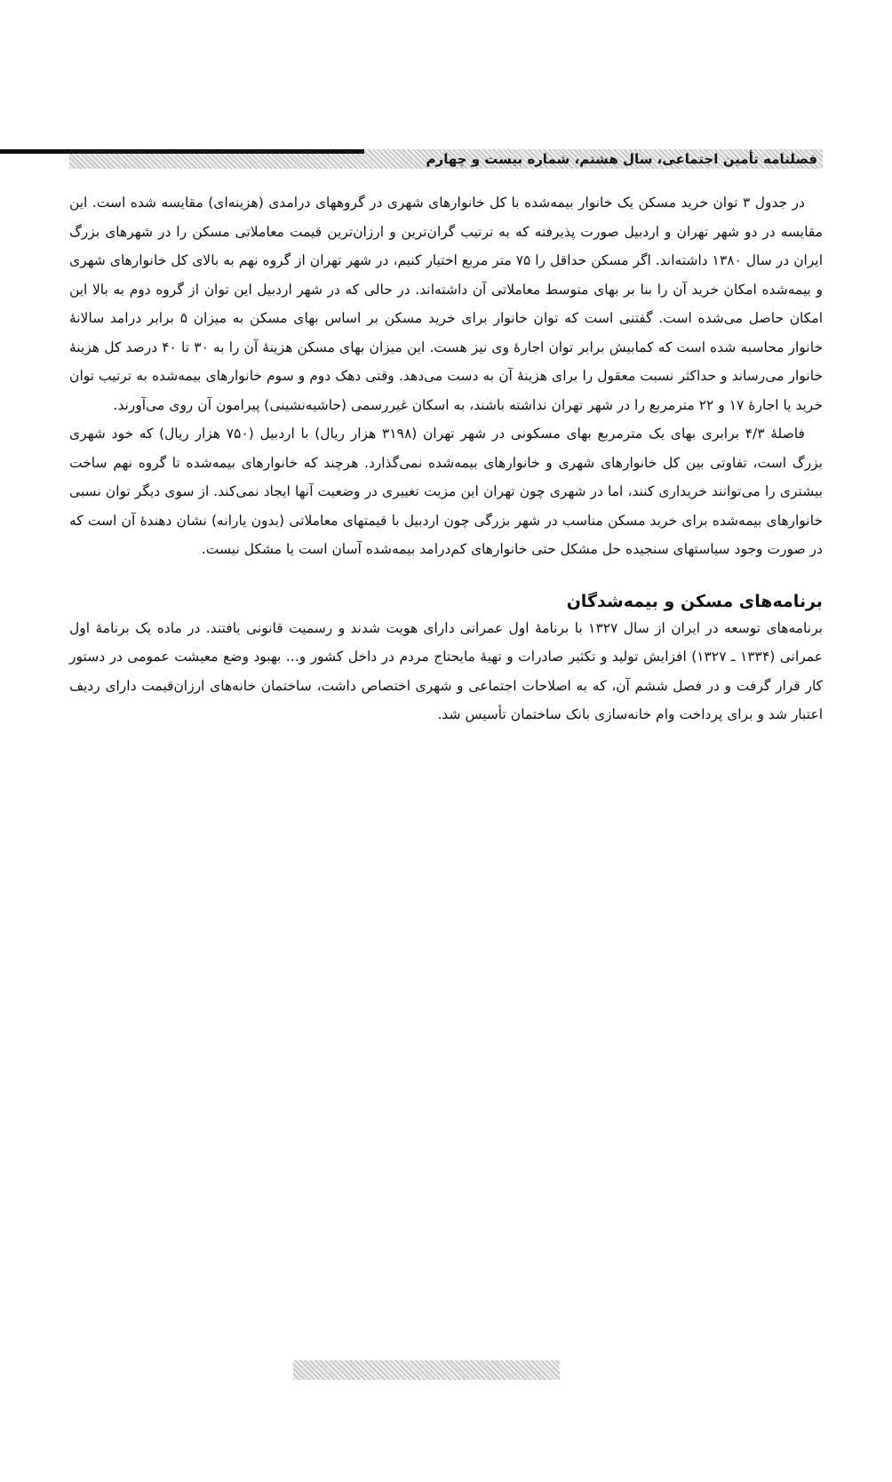فصلنامه تأمین اجتماعی، سال هشتم، شماره بیست و چهارم
در جدول ۳ توان خرید مسکن یک خانوار بیمه‌شده با کل خانوارهای شهری در گروههای درامدی (هزینه‌ای) مقایسه شده است. این مقایسه در دو شهر تهران و اردبیل صورت پذیرفته که به ترتیب گران‌ترین و ارزان‌ترین قیمت معاملاتی مسکن را در شهرهای بزرگ ایران در سال ۱۳۸۰ داشته‌اند. اگر مسکن حداقل را ۷۵ متر مربع اختیار کنیم، در شهر تهران از گروه نهم به بالای کل خانوارهای شهری و بیمه‌شده امکان خرید آن را بنا بر بهای متوسط معاملاتی آن داشته‌اند. در حالی که در شهر اردبیل این توان از گروه دوم به بالا این امکان حاصل می‌شده است. گفتنی است که توان خانوار برای خرید مسکن بر اساس بهای مسکن به میزان ۵ برابر درامد سالانهٔ خانوار محاسبه شده است که کمابیش برابر توان اجارهٔ وی نیز هست. این میزان بهای مسکن هزینهٔ آن را به ۳۰ تا ۴۰ درصد کل هزینهٔ خانوار می‌رساند و حداکثر نسبت معقول را برای هزینهٔ آن به دست می‌دهد. وقتی دهک دوم و سوم خانوارهای بیمه‌شده به ترتیب توان خرید یا اجارهٔ ۱۷ و ۲۲ مترمربع را در شهر تهران نداشته باشند، به اسکان غیررسمی (حاشیه‌نشینی) پیرامون آن روی می‌آورند.
فاصلهٔ ۴/۳ برابری بهای یک مترمربع بهای مسکونی در شهر تهران (۳۱۹۸ هزار ریال) با اردبیل (۷۵۰ هزار ریال) که خود شهری بزرگ است، تفاوتی بین کل خانوارهای شهری و خانوارهای بیمه‌شده نمی‌گذارد. هرچند که خانوارهای بیمه‌شده تا گروه نهم ساخت بیشتری را می‌توانند خریداری کنند، اما در شهری چون تهران این مزیت تغییری در وضعیت آنها ایجاد نمی‌کند. از سوی دیگر توان نسبی خانوارهای بیمه‌شده برای خرید مسکن مناسب در شهر بزرگی چون اردبیل با قیمتهای معاملاتی (بدون یارانه) نشان دهندهٔ آن است که در صورت وجود سیاستهای سنجیده حل مشکل حتی خانوارهای کم‌درامد بیمه‌شده آسان است یا مشکل نیست.
برنامه‌های مسکن و بیمه‌شدگان
برنامه‌های توسعه در ایران از سال ۱۳۲۷ با برنامهٔ اول عمرانی دارای هویت شدند و رسمیت قانونی یافتند. در ماده یک برنامهٔ اول عمرانی (۱۳۳۴ ـ ۱۳۲۷) افزایش تولید و تکثیر صادرات و تهیهٔ مایحتاج مردم در داخل کشور و... بهبود وضع معیشت عمومی در دستور کار قرار گرفت و در فصل ششم آن، که به اصلاحات اجتماعی و شهری اختصاص داشت، ساختمان خانه‌های ارزان‌قیمت دارای ردیف اعتبار شد و برای پرداخت وام خانه‌سازی بانک ساختمان تأسیس شد.